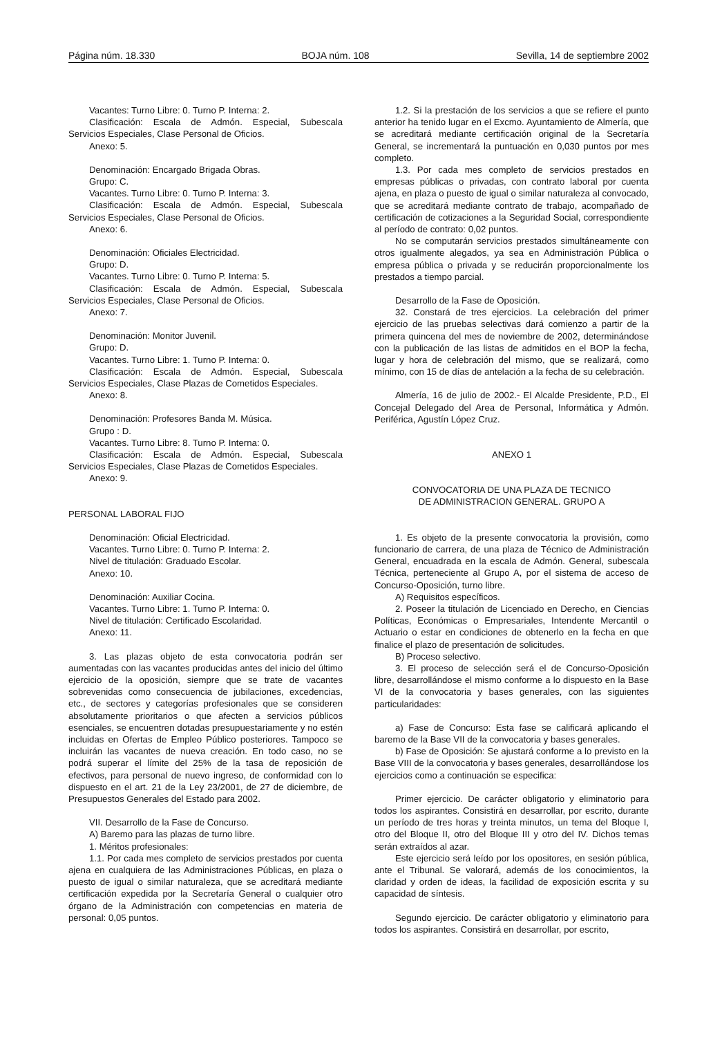Página núm. 18.330 BOJA núm. 108 Sevilla, 14 de septiembre 2002
Vacantes: Turno Libre: 0. Turno P. Interna: 2.
Clasificación: Escala de Admón. Especial, Subescala Servicios Especiales, Clase Personal de Oficios.
Anexo: 5.
Denominación: Encargado Brigada Obras.
Grupo: C.
Vacantes. Turno Libre: 0. Turno P. Interna: 3.
Clasificación: Escala de Admón. Especial, Subescala Servicios Especiales, Clase Personal de Oficios.
Anexo: 6.
Denominación: Oficiales Electricidad.
Grupo: D.
Vacantes. Turno Libre: 0. Turno P. Interna: 5.
Clasificación: Escala de Admón. Especial, Subescala Servicios Especiales, Clase Personal de Oficios.
Anexo: 7.
Denominación: Monitor Juvenil.
Grupo: D.
Vacantes. Turno Libre: 1. Turno P. Interna: 0.
Clasificación: Escala de Admón. Especial, Subescala Servicios Especiales, Clase Plazas de Cometidos Especiales.
Anexo: 8.
Denominación: Profesores Banda M. Música.
Grupo : D.
Vacantes. Turno Libre: 8. Turno P. Interna: 0.
Clasificación: Escala de Admón. Especial, Subescala Servicios Especiales, Clase Plazas de Cometidos Especiales.
Anexo: 9.
PERSONAL LABORAL FIJO
Denominación: Oficial Electricidad.
Vacantes. Turno Libre: 0. Turno P. Interna: 2.
Nivel de titulación: Graduado Escolar.
Anexo: 10.
Denominación: Auxiliar Cocina.
Vacantes. Turno Libre: 1. Turno P. Interna: 0.
Nivel de titulación: Certificado Escolaridad.
Anexo: 11.
3. Las plazas objeto de esta convocatoria podrán ser aumentadas con las vacantes producidas antes del inicio del último ejercicio de la oposición, siempre que se trate de vacantes sobrevenidas como consecuencia de jubilaciones, excedencias, etc., de sectores y categorías profesionales que se consideren absolutamente prioritarios o que afecten a servicios públicos esenciales, se encuentren dotadas presupuestariamente y no estén incluidas en Ofertas de Empleo Público posteriores. Tampoco se incluirán las vacantes de nueva creación. En todo caso, no se podrá superar el límite del 25% de la tasa de reposición de efectivos, para personal de nuevo ingreso, de conformidad con lo dispuesto en el art. 21 de la Ley 23/2001, de 27 de diciembre, de Presupuestos Generales del Estado para 2002.
VII. Desarrollo de la Fase de Concurso.
A) Baremo para las plazas de turno libre.
1. Méritos profesionales:
1.1. Por cada mes completo de servicios prestados por cuenta ajena en cualquiera de las Administraciones Públicas, en plaza o puesto de igual o similar naturaleza, que se acreditará mediante certificación expedida por la Secretaría General o cualquier otro órgano de la Administración con competencias en materia de personal: 0,05 puntos.
1.2. Si la prestación de los servicios a que se refiere el punto anterior ha tenido lugar en el Excmo. Ayuntamiento de Almería, que se acreditará mediante certificación original de la Secretaría General, se incrementará la puntuación en 0,030 puntos por mes completo.
1.3. Por cada mes completo de servicios prestados en empresas públicas o privadas, con contrato laboral por cuenta ajena, en plaza o puesto de igual o similar naturaleza al convocado, que se acreditará mediante contrato de trabajo, acompañado de certificación de cotizaciones a la Seguridad Social, correspondiente al período de contrato: 0,02 puntos.
No se computarán servicios prestados simultáneamente con otros igualmente alegados, ya sea en Administración Pública o empresa pública o privada y se reducirán proporcionalmente los prestados a tiempo parcial.
Desarrollo de la Fase de Oposición.
32. Constará de tres ejercicios. La celebración del primer ejercicio de las pruebas selectivas dará comienzo a partir de la primera quincena del mes de noviembre de 2002, determinándose con la publicación de las listas de admitidos en el BOP la fecha, lugar y hora de celebración del mismo, que se realizará, como mínimo, con 15 de días de antelación a la fecha de su celebración.
Almería, 16 de julio de 2002.- El Alcalde Presidente, P.D., El Concejal Delegado del Area de Personal, Informática y Admón. Periférica, Agustín López Cruz.
ANEXO 1
CONVOCATORIA DE UNA PLAZA DE TECNICO
DE ADMINISTRACION GENERAL. GRUPO A
1. Es objeto de la presente convocatoria la provisión, como funcionario de carrera, de una plaza de Técnico de Administración General, encuadrada en la escala de Admón. General, subescala Técnica, perteneciente al Grupo A, por el sistema de acceso de Concurso-Oposición, turno libre.
A) Requisitos específicos.
2. Poseer la titulación de Licenciado en Derecho, en Ciencias Políticas, Económicas o Empresariales, Intendente Mercantil o Actuario o estar en condiciones de obtenerlo en la fecha en que finalice el plazo de presentación de solicitudes.
B) Proceso selectivo.
3. El proceso de selección será el de Concurso-Oposición libre, desarrollándose el mismo conforme a lo dispuesto en la Base VI de la convocatoria y bases generales, con las siguientes particularidades:
a) Fase de Concurso: Esta fase se calificará aplicando el baremo de la Base VII de la convocatoria y bases generales.
b) Fase de Oposición: Se ajustará conforme a lo previsto en la Base VIII de la convocatoria y bases generales, desarrollándose los ejercicios como a continuación se especifica:
Primer ejercicio. De carácter obligatorio y eliminatorio para todos los aspirantes. Consistirá en desarrollar, por escrito, durante un período de tres horas y treinta minutos, un tema del Bloque I, otro del Bloque II, otro del Bloque III y otro del IV. Dichos temas serán extraídos al azar.
Este ejercicio será leído por los opositores, en sesión pública, ante el Tribunal. Se valorará, además de los conocimientos, la claridad y orden de ideas, la facilidad de exposición escrita y su capacidad de síntesis.
Segundo ejercicio. De carácter obligatorio y eliminatorio para todos los aspirantes. Consistirá en desarrollar, por escrito,